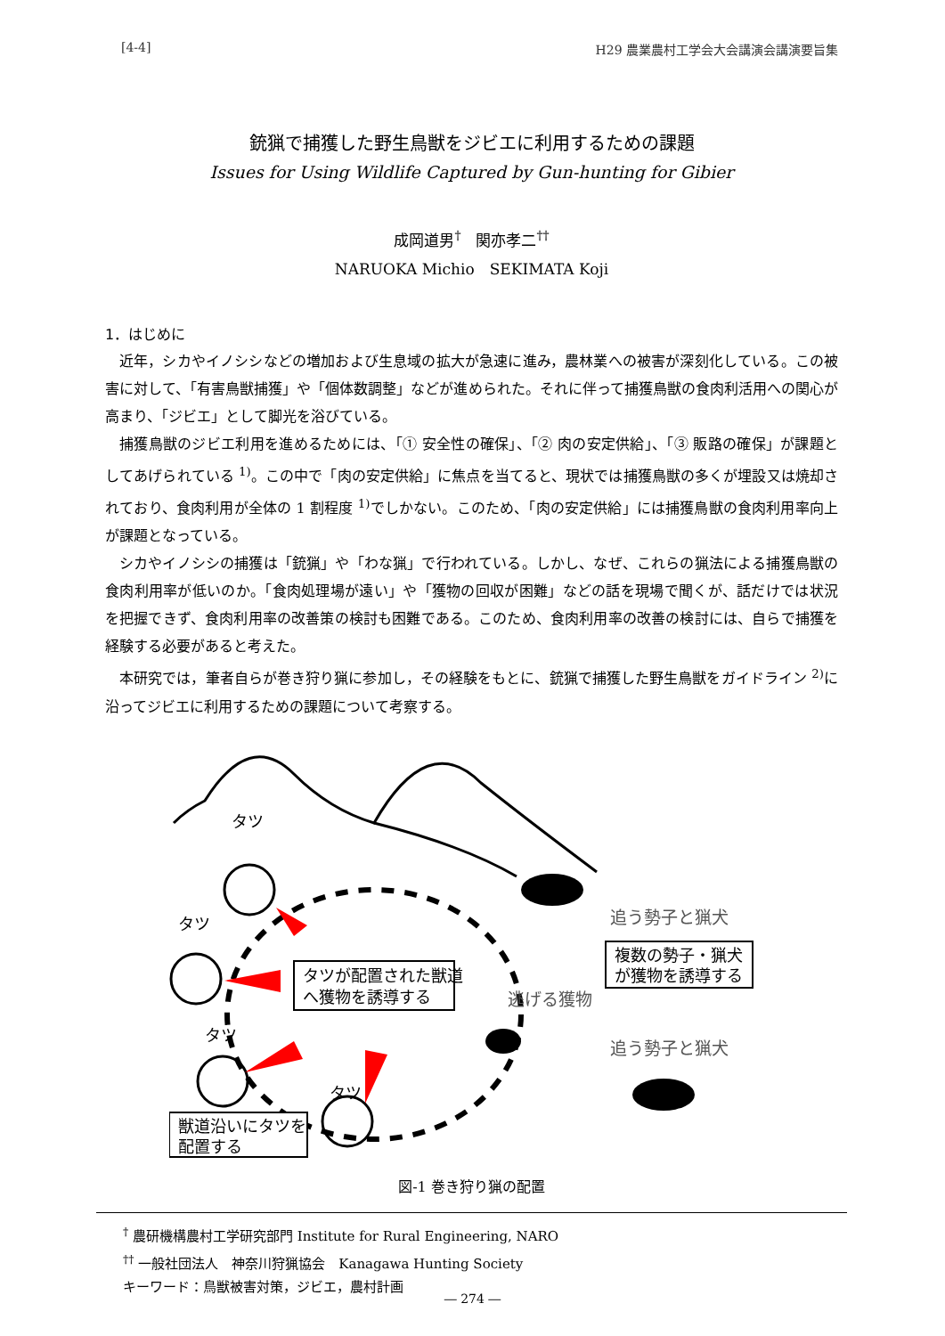[4-4] H29 農業農村工学会大会講演会講演要旨集
銃猟で捕獲した野生鳥獣をジビエに利用するための課題
Issues for Using Wildlife Captured by Gun-hunting for Gibier
成岡道男<sup>†</sup>　関亦孝二<sup>††</sup>
NARUOKA Michio　SEKIMATA Koji
1．はじめに
近年，シカやイノシシなどの増加および生息域の拡大が急速に進み，農林業への被害が深刻化している。この被害に対して、「有害鳥獣捕獲」や「個体数調整」などが進められた。それに伴って捕獲鳥獣の食肉利活用への関心が高まり、「ジビエ」として脚光を浴びている。
捕獲鳥獣のジビエ利用を進めるためには、「① 安全性の確保」、「② 肉の安定供給」、「③ 販路の確保」が課題としてあげられている <sup>1)</sup>。この中で「肉の安定供給」に焦点を当てると、現状では捕獲鳥獣の多くが埋設又は焼却されており、食肉利用が全体の 1 割程度 <sup>1)</sup>でしかない。このため、「肉の安定供給」には捕獲鳥獣の食肉利用率向上が課題となっている。
シカやイノシシの捕獲は「銃猟」や「わな猟」で行われている。しかし、なぜ、これらの猟法による捕獲鳥獣の食肉利用率が低いのか。「食肉処理場が遠い」や「獲物の回収が困難」などの話を現場で聞くが、話だけでは状況を把握できず、食肉利用率の改善策の検討も困難である。このため、食肉利用率の改善の検討には、自らで捕獲を経験する必要があると考えた。
本研究では，筆者自らが巻き狩り猟に参加し，その経験をもとに、銃猟で捕獲した野生鳥獣をガイドライン <sup>2)</sup>に沿ってジビエに利用するための課題について考察する。
タツ
タツ
タツ
タツ
タツが配置された獣道
へ獲物を誘導する
獣道沿いにタツを
配置する
複数の勢子・猟犬
が獲物を誘導する
追う勢子と猟犬
逃げる獲物
追う勢子と猟犬
図-1 巻き狩り猟の配置
<sup>†</sup> 農研機構農村工学研究部門 Institute for Rural Engineering, NARO
<sup>††</sup> 一般社団法人　神奈川狩猟協会　Kanagawa Hunting Society
キーワード：鳥獣被害対策，ジビエ，農村計画
― 274 ―